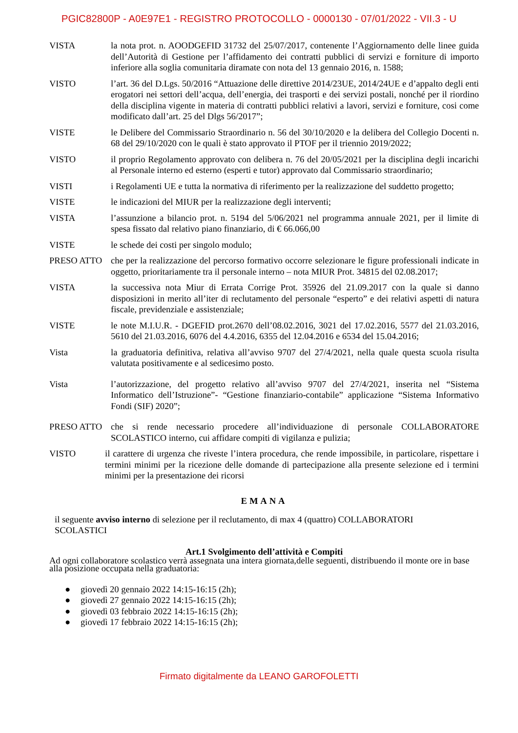PGIC82800P - A0E97E1 - REGISTRO PROTOCOLLO - 0000130 - 07/01/2022 - VII.3 - U
VISTA la nota prot. n. AOODGEFID 31732 del 25/07/2017, contenente l’Aggiornamento delle linee guida dell’Autorità di Gestione per l’affidamento dei contratti pubblici di servizi e forniture di importo inferiore alla soglia comunitaria diramate con nota del 13 gennaio 2016, n. 1588;
VISTO l’art. 36 del D.Lgs. 50/2016 “Attuazione delle direttive 2014/23UE, 2014/24UE e d’appalto degli enti erogatori nei settori dell’acqua, dell’energia, dei trasporti e dei servizi postali, nonché per il riordino della disciplina vigente in materia di contratti pubblici relativi a lavori, servizi e forniture, cosi come modificato dall’art. 25 del Dlgs 56/2017”;
VISTE le Delibere del Commissario Straordinario n. 56 del 30/10/2020 e la delibera del Collegio Docenti n. 68 del 29/10/2020 con le quali è stato approvato il PTOF per il triennio 2019/2022;
VISTO il proprio Regolamento approvato con delibera n. 76 del 20/05/2021 per la disciplina degli incarichi al Personale interno ed esterno (esperti e tutor) approvato dal Commissario straordinario;
VISTI i Regolamenti UE e tutta la normativa di riferimento per la realizzazione del suddetto progetto;
VISTE le indicazioni del MIUR per la realizzazione degli interventi;
VISTA l’assunzione a bilancio prot. n. 5194 del 5/06/2021 nel programma annuale 2021, per il limite di spesa fissato dal relativo piano finanziario, di € 66.066,00
VISTE le schede dei costi per singolo modulo;
PRESO ATTO che per la realizzazione del percorso formativo occorre selezionare le figure professionali indicate in oggetto, prioritariamente tra il personale interno – nota MIUR Prot. 34815 del 02.08.2017;
VISTA la successiva nota Miur di Errata Corrige Prot. 35926 del 21.09.2017 con la quale si danno disposizioni in merito all’iter di reclutamento del personale “esperto” e dei relativi aspetti di natura fiscale, previdenziale e assistenziale;
VISTE le note M.I.U.R. - DGEFID prot.2670 dell’08.02.2016, 3021 del 17.02.2016, 5577 del 21.03.2016, 5610 del 21.03.2016, 6076 del 4.4.2016, 6355 del 12.04.2016 e 6534 del 15.04.2016;
Vista la graduatoria definitiva, relativa all’avviso 9707 del 27/4/2021, nella quale questa scuola risulta valutata positivamente e al sedicesimo posto.
Vista l’autorizzazione, del progetto relativo all’avviso 9707 del 27/4/2021, inserita nel “Sistema Informatico dell’Istruzione”- “Gestione finanziario-contabile” applicazione “Sistema Informativo Fondi (SIF) 2020”;
PRESO ATTO che si rende necessario procedere all’individuazione di personale COLLABORATORE SCOLASTICO interno, cui affidare compiti di vigilanza e pulizia;
VISTO il carattere di urgenza che riveste l’intera procedura, che rende impossibile, in particolare, rispettare i termini minimi per la ricezione delle domande di partecipazione alla presente selezione ed i termini minimi per la presentazione dei ricorsi
EMANA
il seguente avviso interno di selezione per il reclutamento, di max 4 (quattro) COLLABORATORI
SCOLASTICI
Art.1 Svolgimento dell’attività e Compiti
Ad ogni collaboratore scolastico verrà assegnata una intera giornata,delle seguenti, distribuendo il monte ore in base alla posizione occupata nella graduatoria:
● giovedì 20 gennaio 2022 14:15-16:15 (2h);
● giovedì 27 gennaio 2022 14:15-16:15 (2h);
● giovedì 03 febbraio 2022 14:15-16:15 (2h);
● giovedì 17 febbraio 2022 14:15-16:15 (2h);
Firmato digitalmente da LEANO GAROFOLETTI